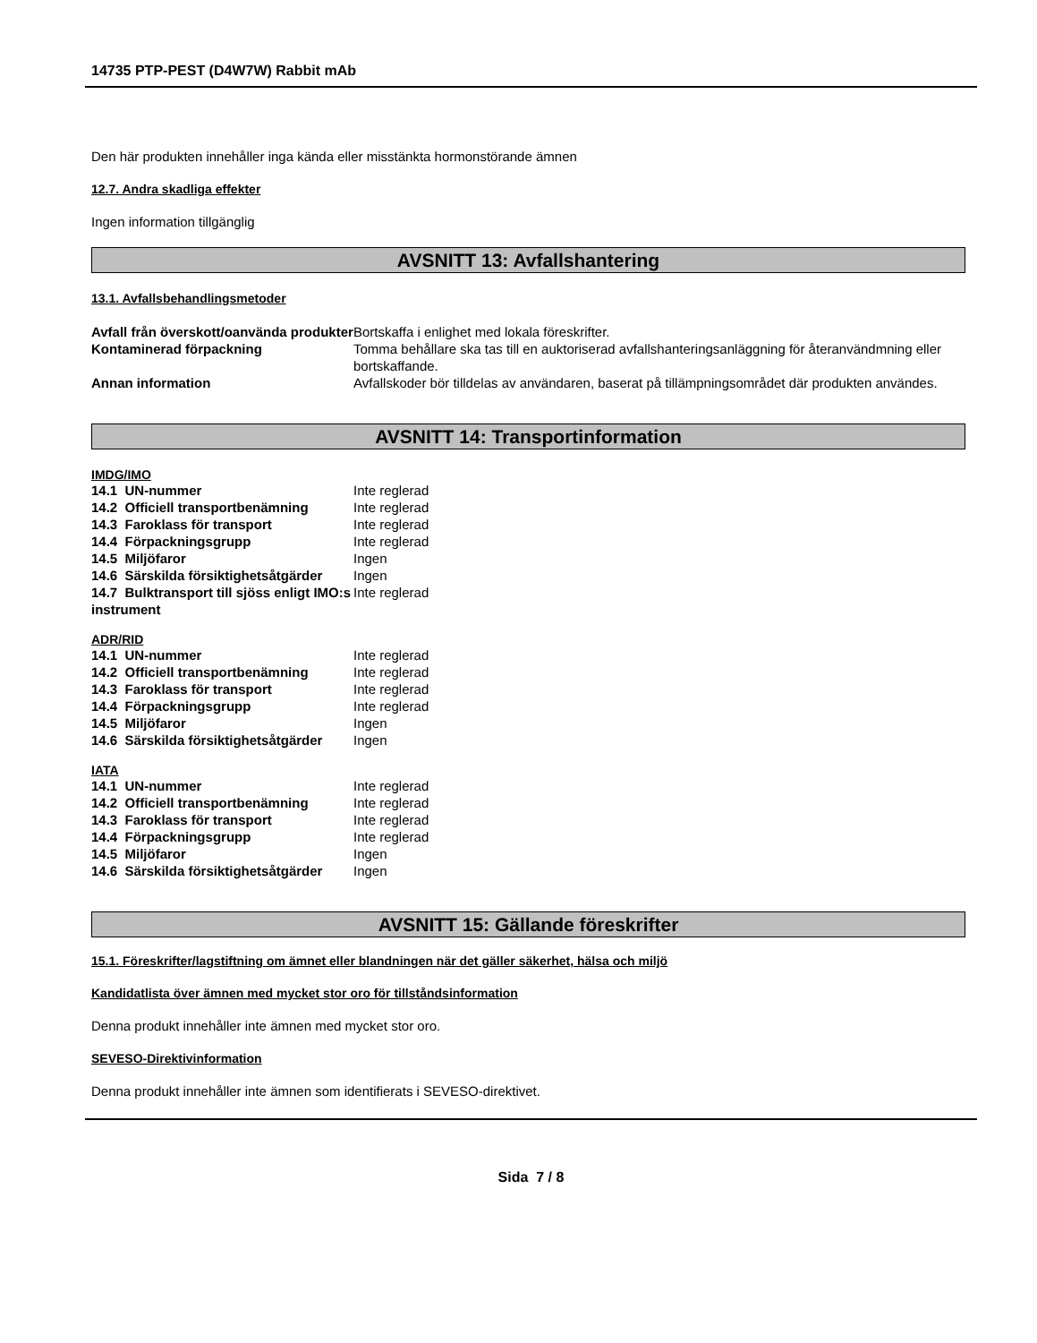14735 PTP-PEST (D4W7W) Rabbit mAb
Den här produkten innehåller inga kända eller misstänkta hormonstörande ämnen
12.7. Andra skadliga effekter
Ingen information tillgänglig
AVSNITT 13: Avfallshantering
13.1. Avfallsbehandlingsmetoder
| Avfall från överskott/oanvända produkter | Bortskaffa i enlighet med lokala föreskrifter. |
| Kontaminerad förpackning | Tomma behållare ska tas till en auktoriserad avfallshanteringsanläggning för återanvändmning eller bortskaffande. |
| Annan information | Avfallskoder bör tilldelas av användaren, baserat på tillämpningsområdet där produkten användes. |
AVSNITT 14: Transportinformation
IMDG/IMO
| 14.1 UN-nummer | Inte reglerad |
| 14.2 Officiell transportbenämning | Inte reglerad |
| 14.3 Faroklass för transport | Inte reglerad |
| 14.4 Förpackningsgrupp | Inte reglerad |
| 14.5 Miljöfaror | Ingen |
| 14.6 Särskilda försiktighetsåtgärder | Ingen |
| 14.7 Bulktransport till sjöss enligt IMO:s instrument | Inte reglerad |
ADR/RID
| 14.1 UN-nummer | Inte reglerad |
| 14.2 Officiell transportbenämning | Inte reglerad |
| 14.3 Faroklass för transport | Inte reglerad |
| 14.4 Förpackningsgrupp | Inte reglerad |
| 14.5 Miljöfaror | Ingen |
| 14.6 Särskilda försiktighetsåtgärder | Ingen |
IATA
| 14.1 UN-nummer | Inte reglerad |
| 14.2 Officiell transportbenämning | Inte reglerad |
| 14.3 Faroklass för transport | Inte reglerad |
| 14.4 Förpackningsgrupp | Inte reglerad |
| 14.5 Miljöfaror | Ingen |
| 14.6 Särskilda försiktighetsåtgärder | Ingen |
AVSNITT 15: Gällande föreskrifter
15.1. Föreskrifter/lagstiftning om ämnet eller blandningen när det gäller säkerhet, hälsa och miljö
Kandidatlista över ämnen med mycket stor oro för tillståndsinformation
Denna produkt innehåller inte ämnen med mycket stor oro.
SEVESO-Direktivinformation
Denna produkt innehåller inte ämnen som identifierats i SEVESO-direktivet.
Sida 7 / 8